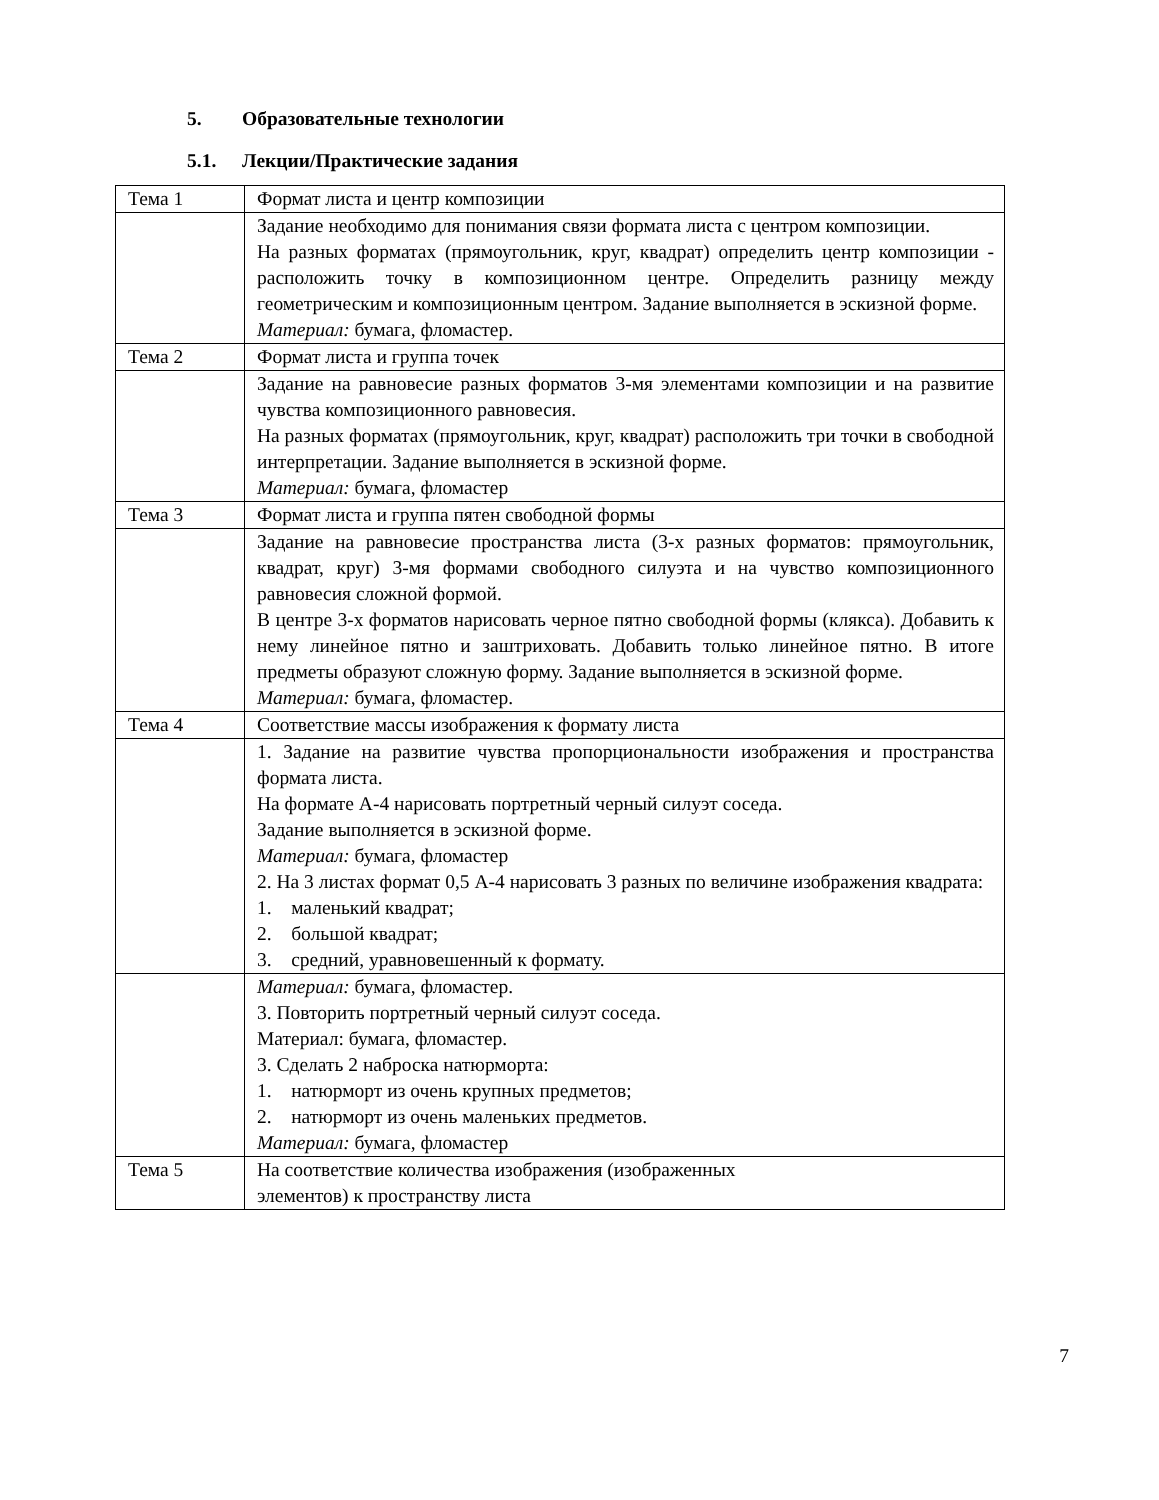5. Образовательные технологии
5.1. Лекции/Практические задания
| Тема 1 | Формат листа и центр композиции |
| | Задание необходимо для понимания связи формата листа с центром композиции. На разных форматах (прямоугольник, круг, квадрат) определить центр композиции - расположить точку в композиционном центре. Определить разницу между геометрическим и композиционным центром. Задание выполняется в эскизной форме. Материал: бумага, фломастер. |
| Тема 2 | Формат листа и группа точек |
| | Задание на равновесие разных форматов 3-мя элементами композиции и на развитие чувства композиционного равновесия. На разных форматах (прямоугольник, круг, квадрат) расположить три точки в свободной интерпретации. Задание выполняется в эскизной форме. Материал: бумага, фломастер |
| Тема 3 | Формат листа и группа пятен свободной формы |
| | Задание на равновесие пространства листа (3-х разных форматов: прямоугольник, квадрат, круг) 3-мя формами свободного силуэта и на чувство композиционного равновесия сложной формой. В центре 3-х форматов нарисовать черное пятно свободной формы (клякса). Добавить к нему линейное пятно и заштриховать. Добавить только линейное пятно. В итоге предметы образуют сложную форму. Задание выполняется в эскизной форме. Материал: бумага, фломастер. |
| Тема 4 | Соответствие массы изображения к формату листа |
| | 1. Задание на развитие чувства пропорциональности изображения и пространства формата листа. На формате А-4 нарисовать портретный черный силуэт соседа. Задание выполняется в эскизной форме. Материал: бумага, фломастер 2. На 3 листах формат 0,5 А-4 нарисовать 3 разных по величине изображения квадрата: 1. маленький квадрат; 2. большой квадрат; 3. средний, уравновешенный к формату. |
| | Материал: бумага, фломастер. 3. Повторить портретный черный силуэт соседа. Материал: бумага, фломастер. 3. Сделать 2 наброска натюрморта: 1. натюрморт из очень крупных предметов; 2. натюрморт из очень маленьких предметов. Материал: бумага, фломастер |
| Тема 5 | На соответствие количества изображения (изображенных элементов) к пространству листа |
7